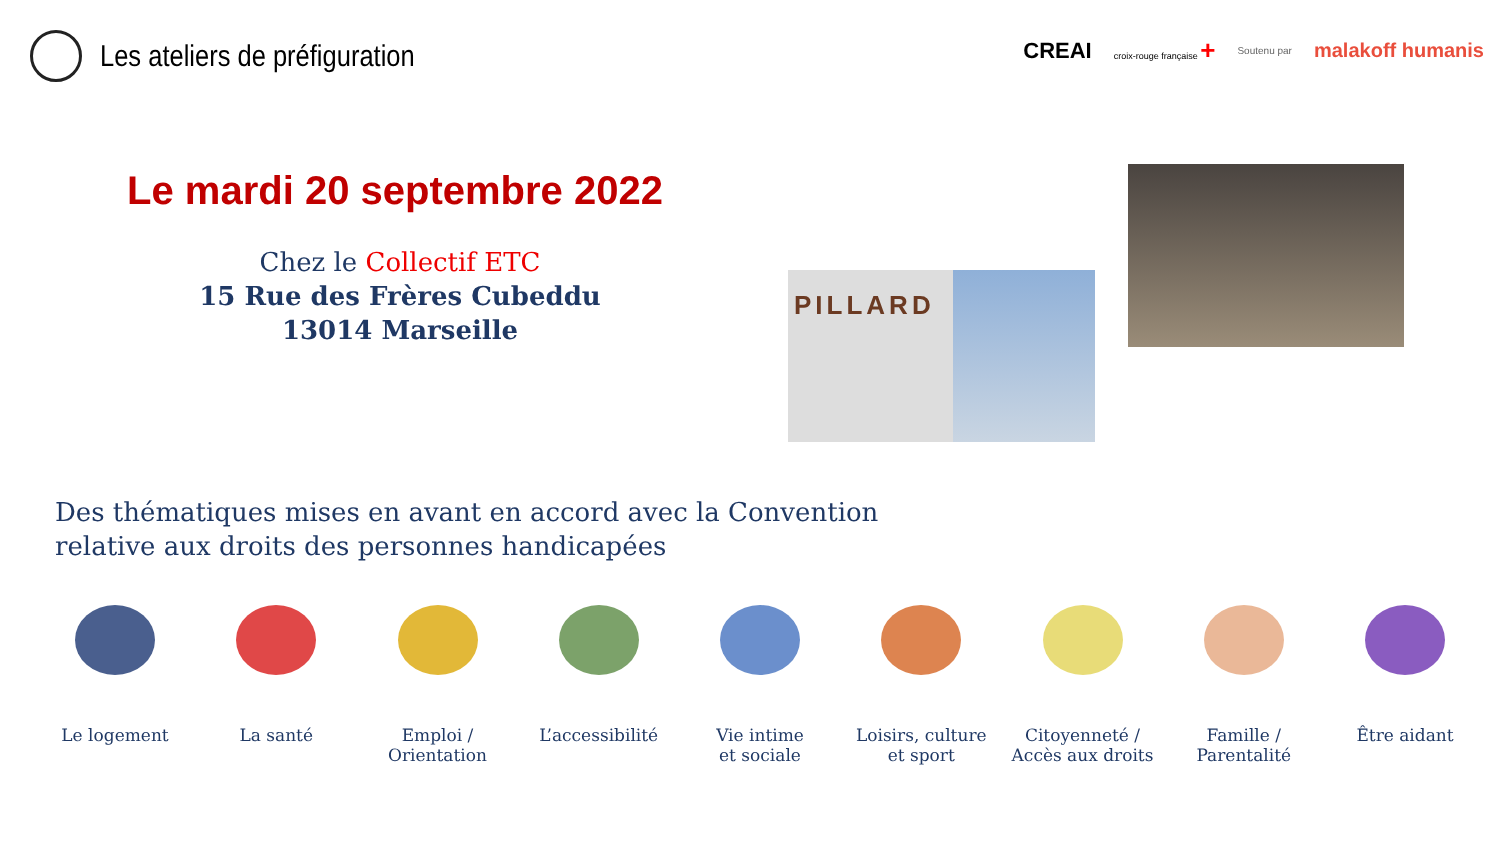Les ateliers de préfiguration
CREAI croix-rouge française + Soutenu par malakoff humanis
Le mardi 20 septembre 2022
Chez le Collectif ETC
15 Rue des Frères Cubeddu
13014 Marseille
PILLARD
Des thématiques mises en avant en accord avec la Convention
relative aux droits des personnes handicapées
Le logement La santé Emploi /
Orientation
L’accessibilité
Vie intime
et sociale
Loisirs, culture
et sport
Citoyenneté /
Accès aux droits
Famille /
Parentalité
Être aidant